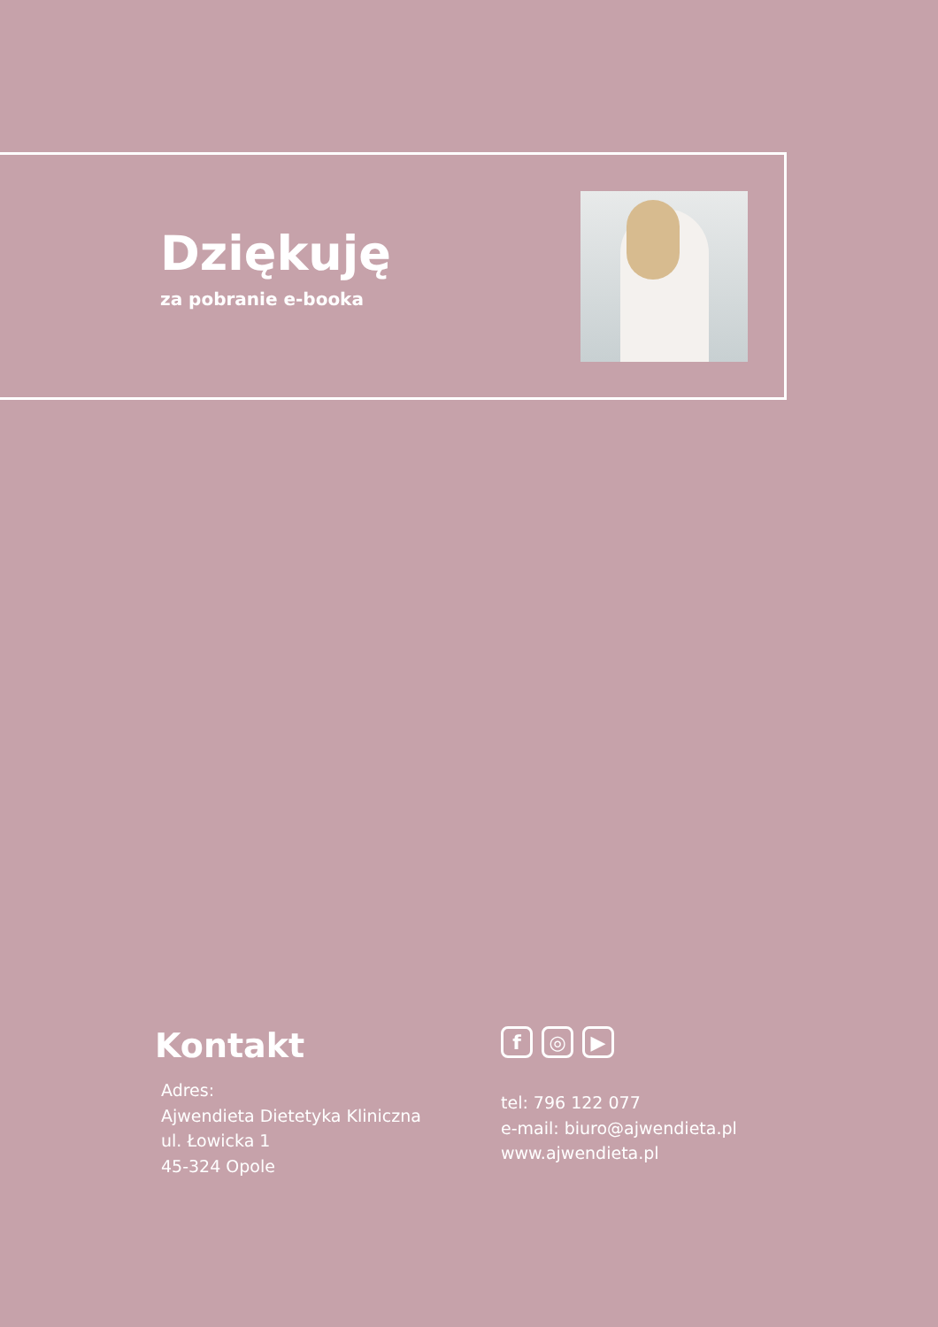Dziękuję
za pobranie e-booka
Kontakt
Adres:
Ajwendieta Dietetyka Kliniczna
ul. Łowicka 1
45-324 Opole
f ◎ ▶
tel: 796 122 077
e-mail: biuro@ajwendieta.pl
www.ajwendieta.pl